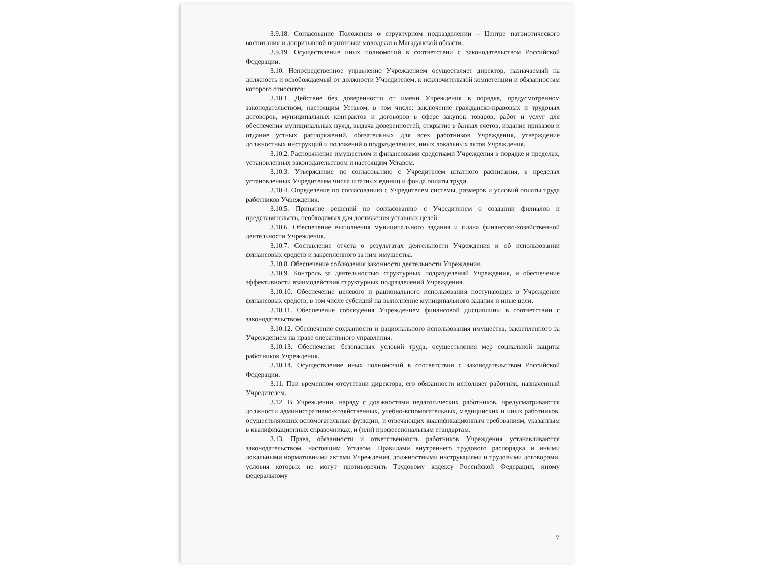3.9.18. Согласование Положения о структурном подразделении – Центре патриотического воспитания и допризывной подготовки молодежи в Магаданской области.
3.9.19. Осуществление иных полномочий в соответствии с законодательством Российской Федерации.
3.10. Непосредственное управление Учреждением осуществляет директор, назначаемый на должность и освобождаемый от должности Учредителем, к исключительной компетенции и обязанностям которого относится:
3.10.1. Действие без доверенности от имени Учреждения в порядке, предусмотренном законодательством, настоящим Уставом, в том числе: заключение гражданско-правовых и трудовых договоров, муниципальных контрактов и договоров в сфере закупок товаров, работ и услуг для обеспечения муниципальных нужд, выдача доверенностей, открытие в банках счетов, издание приказов и отдание устных распоряжений, обязательных для всех работников Учреждения, утверждение должностных инструкций и положений о подразделениях, иных локальных актов Учреждения.
3.10.2. Распоряжение имуществом и финансовыми средствами Учреждения в порядке и пределах, установленных законодательством и настоящим Уставом.
3.10.3. Утверждение по согласованию с Учредителем штатного расписания, в пределах установленных Учредителем числа штатных единиц и фонда оплаты труда.
3.10.4. Определение по согласованию с Учредителем системы, размеров и условий оплаты труда работников Учреждения.
3.10.5. Принятие решений по согласованию с Учредителем о создании филиалов и представительств, необходимых для достижения уставных целей.
3.10.6. Обеспечение выполнения муниципального задания и плана финансово-хозяйственной деятельности Учреждения.
3.10.7. Составление отчета о результатах деятельности Учреждения и об использовании финансовых средств и закрепленного за ним имущества.
3.10.8. Обеспечение соблюдения законности деятельности Учреждения.
3.10.9. Контроль за деятельностью структурных подразделений Учреждения, и обеспечение эффективности взаимодействия структурных подразделений Учреждения.
3.10.10. Обеспечение целевого и рационального использования поступающих в Учреждение финансовых средств, в том числе субсидий на выполнение муниципального задания и иные цели.
3.10.11. Обеспечение соблюдения Учреждением финансовой дисциплины в соответствии с законодательством.
3.10.12. Обеспечение сохранности и рационального использования имущества, закрепленного за Учреждением на праве оперативного управления.
3.10.13. Обеспечение безопасных условий труда, осуществления мер социальной защиты работников Учреждения.
3.10.14. Осуществление иных полномочий в соответствии с законодательством Российской Федерации.
3.11. При временном отсутствии директора, его обязанности исполняет работник, назначенный Учредителем.
3.12. В Учреждении, наряду с должностями педагогических работников, предусматриваются должности административно-хозяйственных, учебно-вспомогательных, медицинских и иных работников, осуществляющих вспомогательные функции, и отвечающих квалификационным требованиям, указанным в квалификационных справочниках, и (или) профессиональным стандартам.
3.13. Права, обязанности и ответственность работников Учреждения устанавливаются законодательством, настоящим Уставом, Правилами внутреннего трудового распорядка и иными локальными нормативными актами Учреждения, должностными инструкциями и трудовыми договорами, условия которых не могут противоречить Трудовому кодексу Российской Федерации, иному федеральному
7